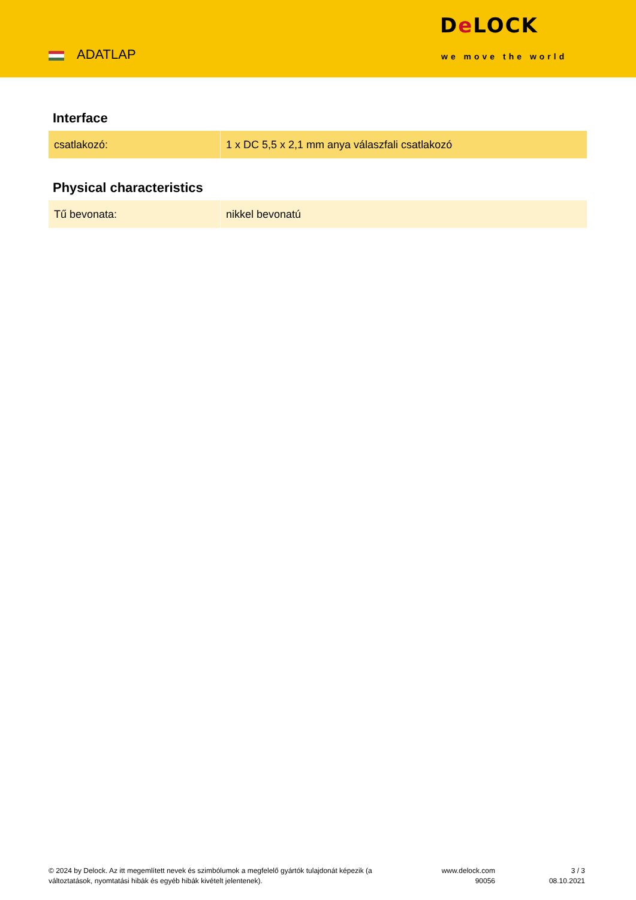ADATLAP
De LOCK
we move the world
Interface
| csatlakozó: | 1 x DC 5,5 x 2,1 mm anya válaszfali csatlakozó |
Physical characteristics
| Tű bevonata: | nikkel bevonatú |
© 2024 by Delock. Az itt megemlített nevek és szimbólumok a megfelelő gyártók tulajdonát képezik (a változtatások, nyomtatási hibák és egyéb hibák kivételt jelentenek).
www.delock.com
90056
3 / 3
08.10.2021